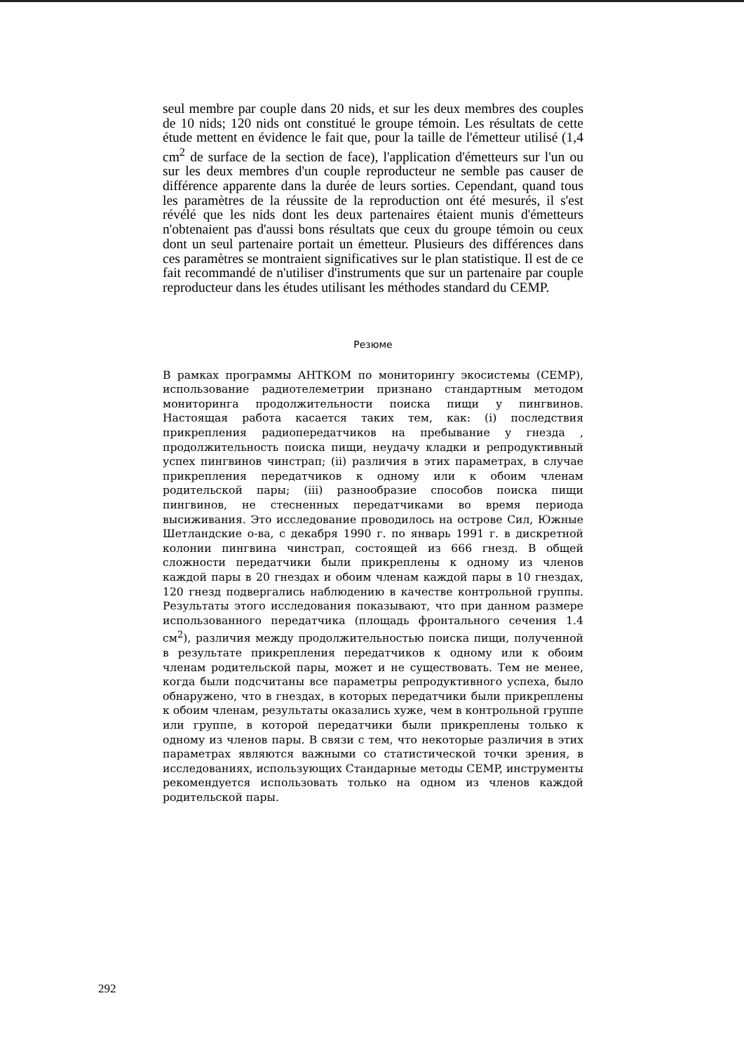seul membre par couple dans 20 nids, et sur les deux membres des couples de 10 nids; 120 nids ont constitué le groupe témoin. Les résultats de cette étude mettent en évidence le fait que, pour la taille de l'émetteur utilisé (1,4 cm<sup>2</sup> de surface de la section de face), l'application d'émetteurs sur l'un ou sur les deux membres d'un couple reproducteur ne semble pas causer de différence apparente dans la durée de leurs sorties. Cependant, quand tous les paramètres de la réussite de la reproduction ont été mesurés, il s'est révélé que les nids dont les deux partenaires étaient munis d'émetteurs n'obtenaient pas d'aussi bons résultats que ceux du groupe témoin ou ceux dont un seul partenaire portait un émetteur. Plusieurs des différences dans ces paramètres se montraient significatives sur le plan statistique. Il est de ce fait recommandé de n'utiliser d'instruments que sur un partenaire par couple reproducteur dans les études utilisant les méthodes standard du CEMP.
Резюме
В рамках программы АНТКОМ по мониторингу экосистемы (CEMP), использование радиотелеметрии признано стандартным методом мониторинга продолжительности поиска пищи у пингвинов. Настоящая работа касается таких тем, как: (i) последствия прикрепления радиопередатчиков на пребывание у гнезда , продолжительность поиска пищи, неудачу кладки и репродуктивный успех пингвинов чинстрап; (ii) различия в этих параметрах, в случае прикрепления передатчиков к одному или к обоим членам родительской пары; (iii) разнообразие способов поиска пищи пингвинов, не стесненных передатчиками во время периода высиживания. Это исследование проводилось на острове Сил, Южные Шетландские о-ва, с декабря 1990 г. по январь 1991 г. в дискретной колонии пингвина чинстрап, состоящей из 666 гнезд. В общей сложности передатчики были прикреплены к одному из членов каждой пары в 20 гнездах и обоим членам каждой пары в 10 гнездах, 120 гнезд подвергались наблюдению в качестве контрольной группы. Результаты этого исследования показывают, что при данном размере использованного передатчика (площадь фронтального сечения 1.4 см<sup>2</sup>), различия между продолжительностью поиска пищи, полученной в результате прикрепления передатчиков к одному или к обоим членам родительской пары, может и не существовать. Тем не менее, когда были подсчитаны все параметры репродуктивного успеха, было обнаружено, что в гнездах, в которых передатчики были прикреплены к обоим членам, результаты оказались хуже, чем в контрольной группе или группе, в которой передатчики были прикреплены только к одному из членов пары. В связи с тем, что некоторые различия в этих параметрах являются важными со статистической точки зрения, в исследованиях, использующих Стандарные методы CEMP, инструменты рекомендуется использовать только на одном из членов каждой родительской пары.
292